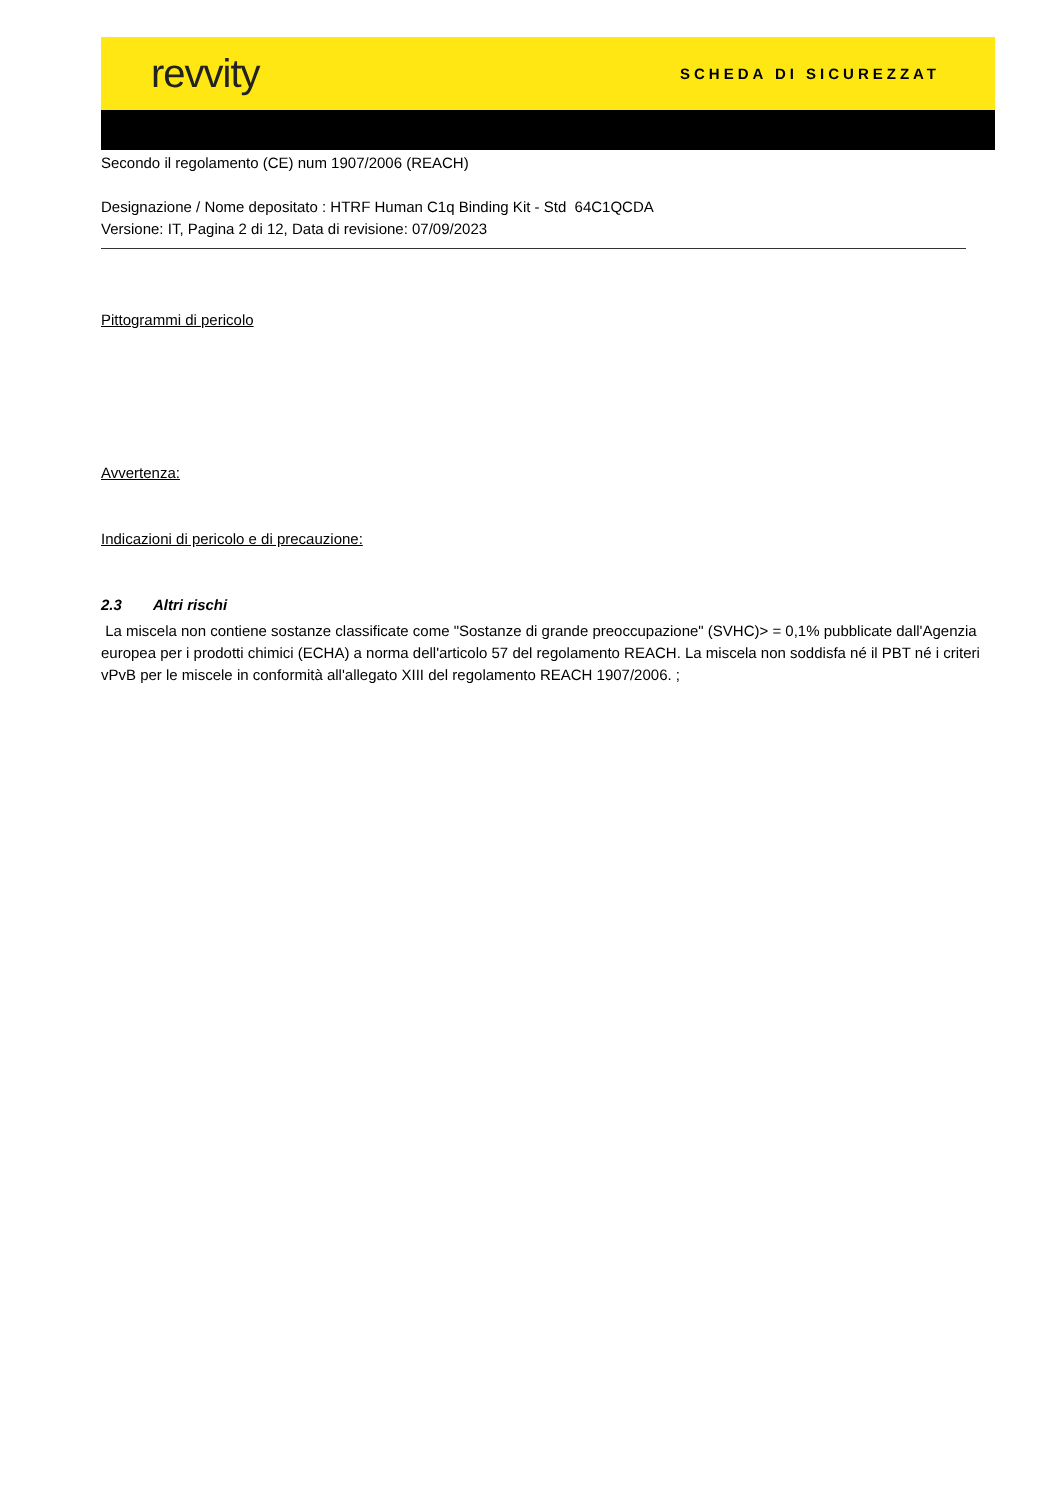revvity SCHEDA DI SICUREZZAT
Secondo il regolamento (CE) num 1907/2006 (REACH)
Designazione / Nome depositato : HTRF Human C1q Binding Kit - Std 64C1QCDA
Versione: IT, Pagina 2 di 12, Data di revisione: 07/09/2023
Pittogrammi di pericolo
Avvertenza:
Indicazioni di pericolo e di precauzione:
2.3 Altri rischi
La miscela non contiene sostanze classificate come "Sostanze di grande preoccupazione" (SVHC)> = 0,1% pubblicate dall'Agenzia europea per i prodotti chimici (ECHA) a norma dell'articolo 57 del regolamento REACH. La miscela non soddisfa né il PBT né i criteri vPvB per le miscele in conformità all'allegato XIII del regolamento REACH 1907/2006. ;